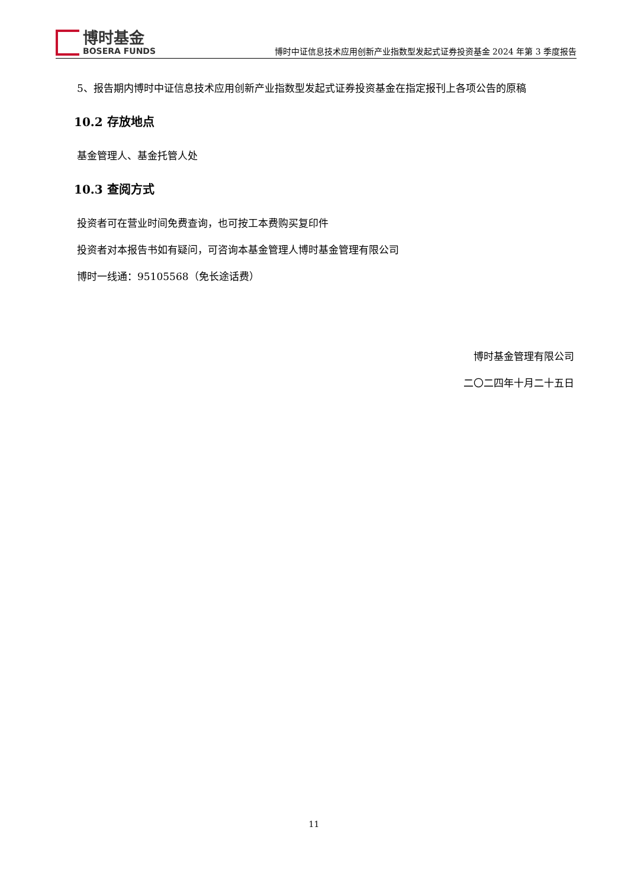博时基金
BOSERA FUNDS
博时中证信息技术应用创新产业指数型发起式证券投资基金 2024 年第 3 季度报告
5、报告期内博时中证信息技术应用创新产业指数型发起式证券投资基金在指定报刊上各项公告的原稿
10.2 存放地点
基金管理人、基金托管人处
10.3 查阅方式
投资者可在营业时间免费查询，也可按工本费购买复印件
投资者对本报告书如有疑问，可咨询本基金管理人博时基金管理有限公司
博时一线通：95105568（免长途话费）
博时基金管理有限公司
二〇二四年十月二十五日
11